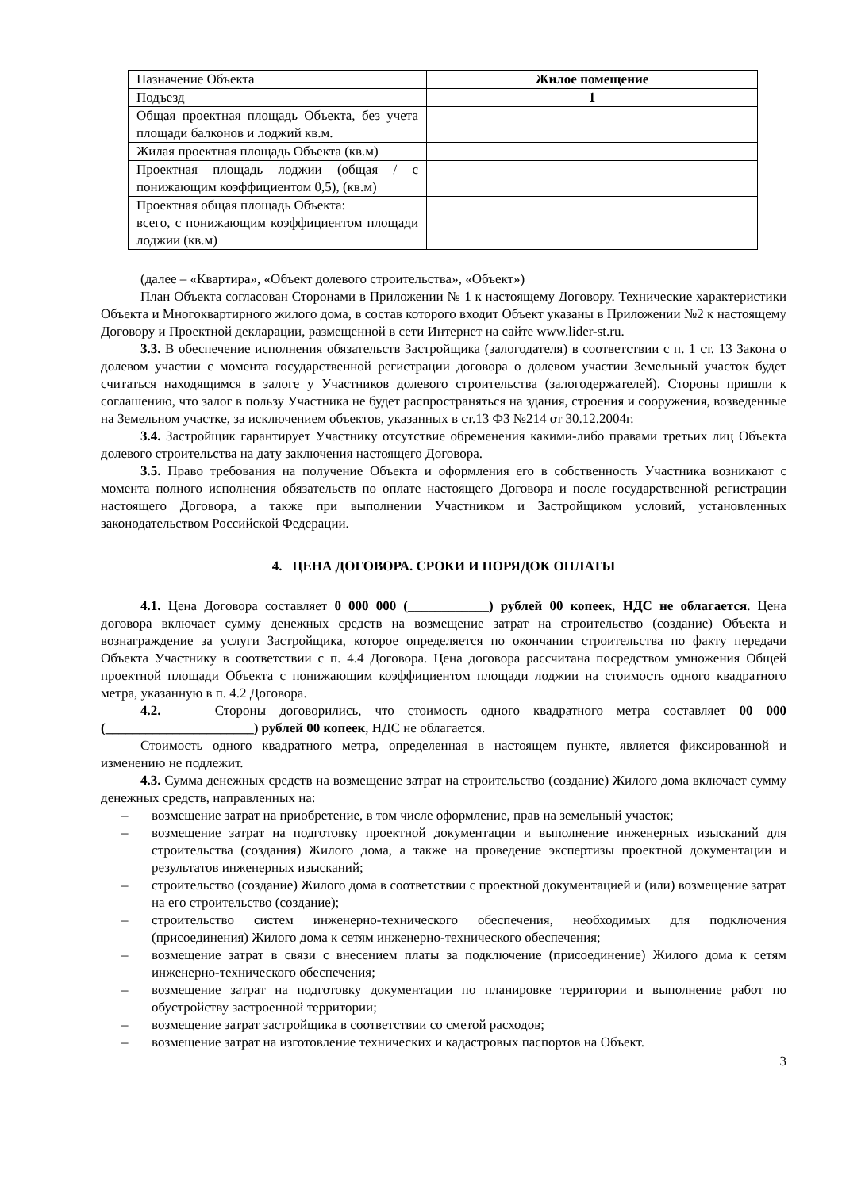| Назначение Объекта | Жилое помещение |
| Подъезд | 1 |
| Общая проектная площадь Объекта, без учета площади балконов и лоджий кв.м. | |
| Жилая проектная площадь Объекта (кв.м) | |
| Проектная площадь лоджии (общая / с понижающим коэффициентом 0,5), (кв.м) | |
| Проектная общая площадь Объекта: всего, с понижающим коэффициентом площади лоджии (кв.м) | |
(далее – «Квартира», «Объект долевого строительства», «Объект»)
План Объекта согласован Сторонами в Приложении № 1 к настоящему Договору. Технические характеристики Объекта и Многоквартирного жилого дома, в состав которого входит Объект указаны в Приложении №2 к настоящему Договору и Проектной декларации, размещенной в сети Интернет на сайте www.lider-st.ru.
3.3. В обеспечение исполнения обязательств Застройщика (залогодателя) в соответствии с п. 1 ст. 13 Закона о долевом участии с момента государственной регистрации договора о долевом участии Земельный участок будет считаться находящимся в залоге у Участников долевого строительства (залогодержателей). Стороны пришли к соглашению, что залог в пользу Участника не будет распространяться на здания, строения и сооружения, возведенные на Земельном участке, за исключением объектов, указанных в ст.13 ФЗ №214 от 30.12.2004г.
3.4. Застройщик гарантирует Участнику отсутствие обременения какими-либо правами третьих лиц Объекта долевого строительства на дату заключения настоящего Договора.
3.5. Право требования на получение Объекта и оформления его в собственность Участника возникают с момента полного исполнения обязательств по оплате настоящего Договора и после государственной регистрации настоящего Договора, а также при выполнении Участником и Застройщиком условий, установленных законодательством Российской Федерации.
4. ЦЕНА ДОГОВОРА. СРОКИ И ПОРЯДОК ОПЛАТЫ
4.1. Цена Договора составляет 0 000 000 (____________) рублей 00 копеек, НДС не облагается. Цена договора включает сумму денежных средств на возмещение затрат на строительство (создание) Объекта и вознаграждение за услуги Застройщика, которое определяется по окончании строительства по факту передачи Объекта Участнику в соответствии с п. 4.4 Договора. Цена договора рассчитана посредством умножения Общей проектной площади Объекта с понижающим коэффициентом площади лоджии на стоимость одного квадратного метра, указанную в п. 4.2 Договора.
4.2. Стороны договорились, что стоимость одного квадратного метра составляет 00 000 (______________________) рублей 00 копеек, НДС не облагается.
Стоимость одного квадратного метра, определенная в настоящем пункте, является фиксированной и изменению не подлежит.
4.3. Сумма денежных средств на возмещение затрат на строительство (создание) Жилого дома включает сумму денежных средств, направленных на:
– возмещение затрат на приобретение, в том числе оформление, прав на земельный участок;
– возмещение затрат на подготовку проектной документации и выполнение инженерных изысканий для строительства (создания) Жилого дома, а также на проведение экспертизы проектной документации и результатов инженерных изысканий;
– строительство (создание) Жилого дома в соответствии с проектной документацией и (или) возмещение затрат на его строительство (создание);
– строительство систем инженерно-технического обеспечения, необходимых для подключения (присоединения) Жилого дома к сетям инженерно-технического обеспечения;
– возмещение затрат в связи с внесением платы за подключение (присоединение) Жилого дома к сетям инженерно-технического обеспечения;
– возмещение затрат на подготовку документации по планировке территории и выполнение работ по обустройству застроенной территории;
– возмещение затрат застройщика в соответствии со сметой расходов;
– возмещение затрат на изготовление технических и кадастровых паспортов на Объект.
3